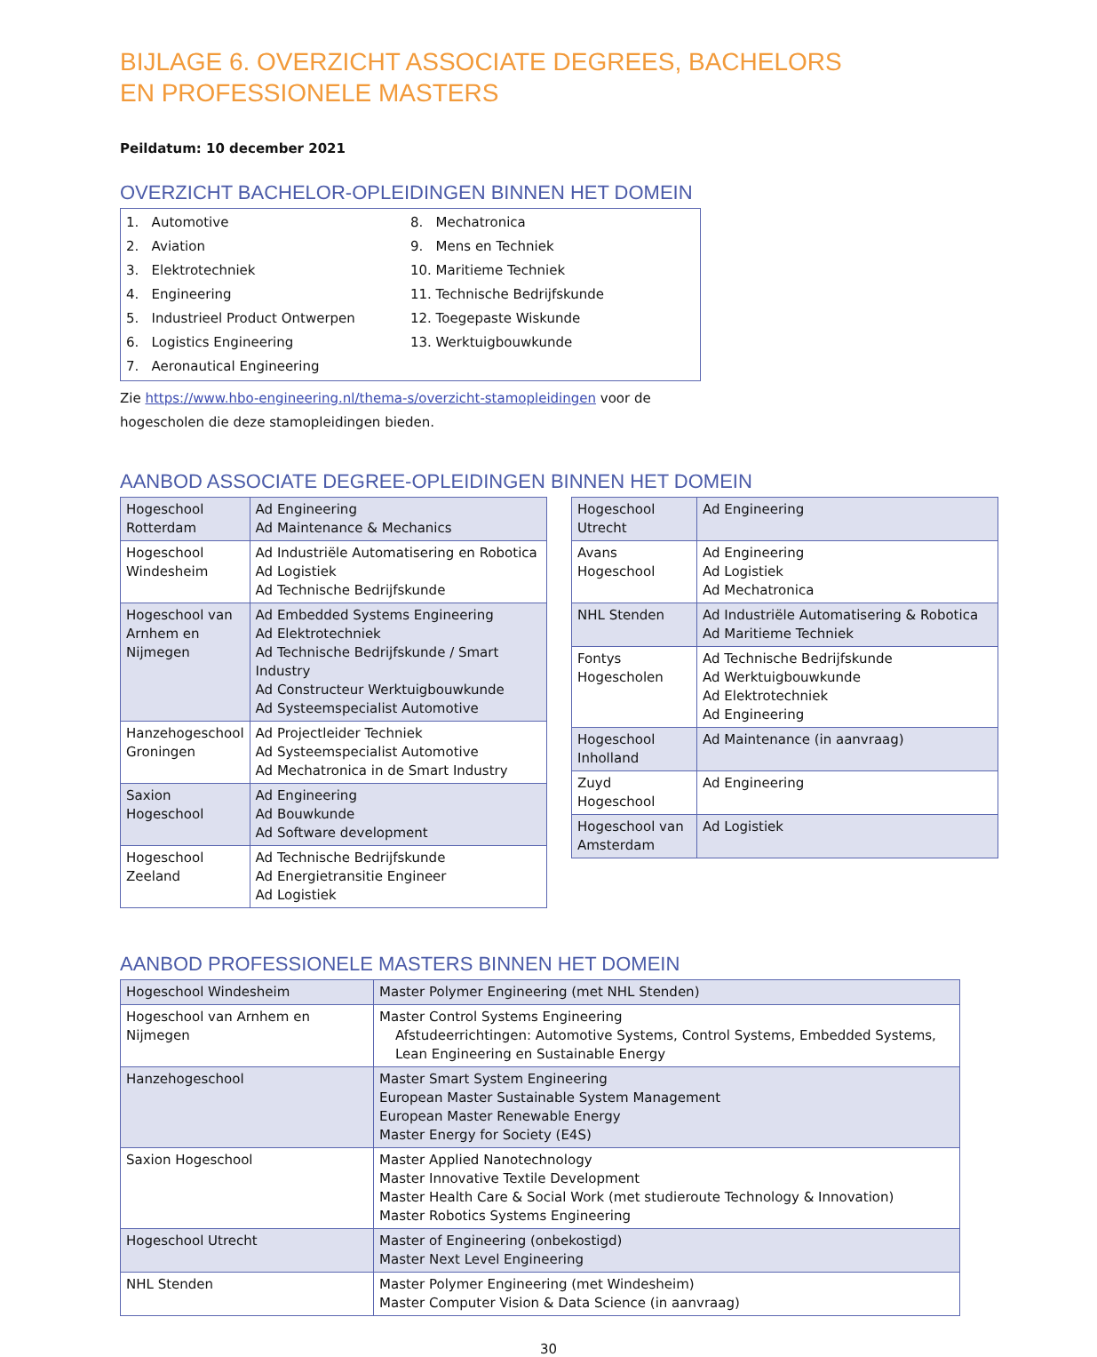BIJLAGE 6. OVERZICHT ASSOCIATE DEGREES, BACHELORS
EN PROFESSIONELE MASTERS
Peildatum: 10 december 2021
OVERZICHT BACHELOR-OPLEIDINGEN BINNEN HET DOMEIN
1. Automotive
2. Aviation
3. Elektrotechniek
4. Engineering
5. Industrieel Product Ontwerpen
6. Logistics Engineering
7. Aeronautical Engineering
8. Mechatronica
9. Mens en Techniek
10. Maritieme Techniek
11. Technische Bedrijfskunde
12. Toegepaste Wiskunde
13. Werktuigbouwkunde
Zie https://www.hbo-engineering.nl/thema-s/overzicht-stamopleidingen voor de
hogescholen die deze stamopleidingen bieden.
AANBOD ASSOCIATE DEGREE-OPLEIDINGEN BINNEN HET DOMEIN
| Hogeschool Rotterdam | Ad Engineering Ad Maintenance & Mechanics |
| Hogeschool Windesheim | Ad Industriële Automatisering en Robotica Ad Logistiek Ad Technische Bedrijfskunde |
| Hogeschool van Arnhem en Nijmegen | Ad Embedded Systems Engineering Ad Elektrotechniek Ad Technische Bedrijfskunde / Smart Industry Ad Constructeur Werktuigbouwkunde Ad Systeemspecialist Automotive |
| Hanzehogeschool Groningen | Ad Projectleider Techniek Ad Systeemspecialist Automotive Ad Mechatronica in de Smart Industry |
| Saxion Hogeschool | Ad Engineering Ad Bouwkunde Ad Software development |
| Hogeschool Zeeland | Ad Technische Bedrijfskunde Ad Energietransitie Engineer Ad Logistiek |
| Hogeschool Utrecht | Ad Engineering |
| Avans Hogeschool | Ad Engineering Ad Logistiek Ad Mechatronica |
| NHL Stenden | Ad Industriële Automatisering & Robotica Ad Maritieme Techniek |
| Fontys Hogescholen | Ad Technische Bedrijfskunde Ad Werktuigbouwkunde Ad Elektrotechniek Ad Engineering |
| Hogeschool Inholland | Ad Maintenance (in aanvraag) |
| Zuyd Hogeschool | Ad Engineering |
| Hogeschool van Amsterdam | Ad Logistiek |
AANBOD PROFESSIONELE MASTERS BINNEN HET DOMEIN
| Hogeschool Windesheim | Master Polymer Engineering (met NHL Stenden) |
| Hogeschool van Arnhem en Nijmegen | Master Control Systems Engineering Afstudeerrichtingen: Automotive Systems, Control Systems, Embedded Systems, Lean Engineering en Sustainable Energy |
| Hanzehogeschool | Master Smart System Engineering European Master Sustainable System Management European Master Renewable Energy Master Energy for Society (E4S) |
| Saxion Hogeschool | Master Applied Nanotechnology Master Innovative Textile Development Master Health Care & Social Work (met studieroute Technology & Innovation) Master Robotics Systems Engineering |
| Hogeschool Utrecht | Master of Engineering (onbekostigd) Master Next Level Engineering |
| NHL Stenden | Master Polymer Engineering (met Windesheim) Master Computer Vision & Data Science (in aanvraag) |
30